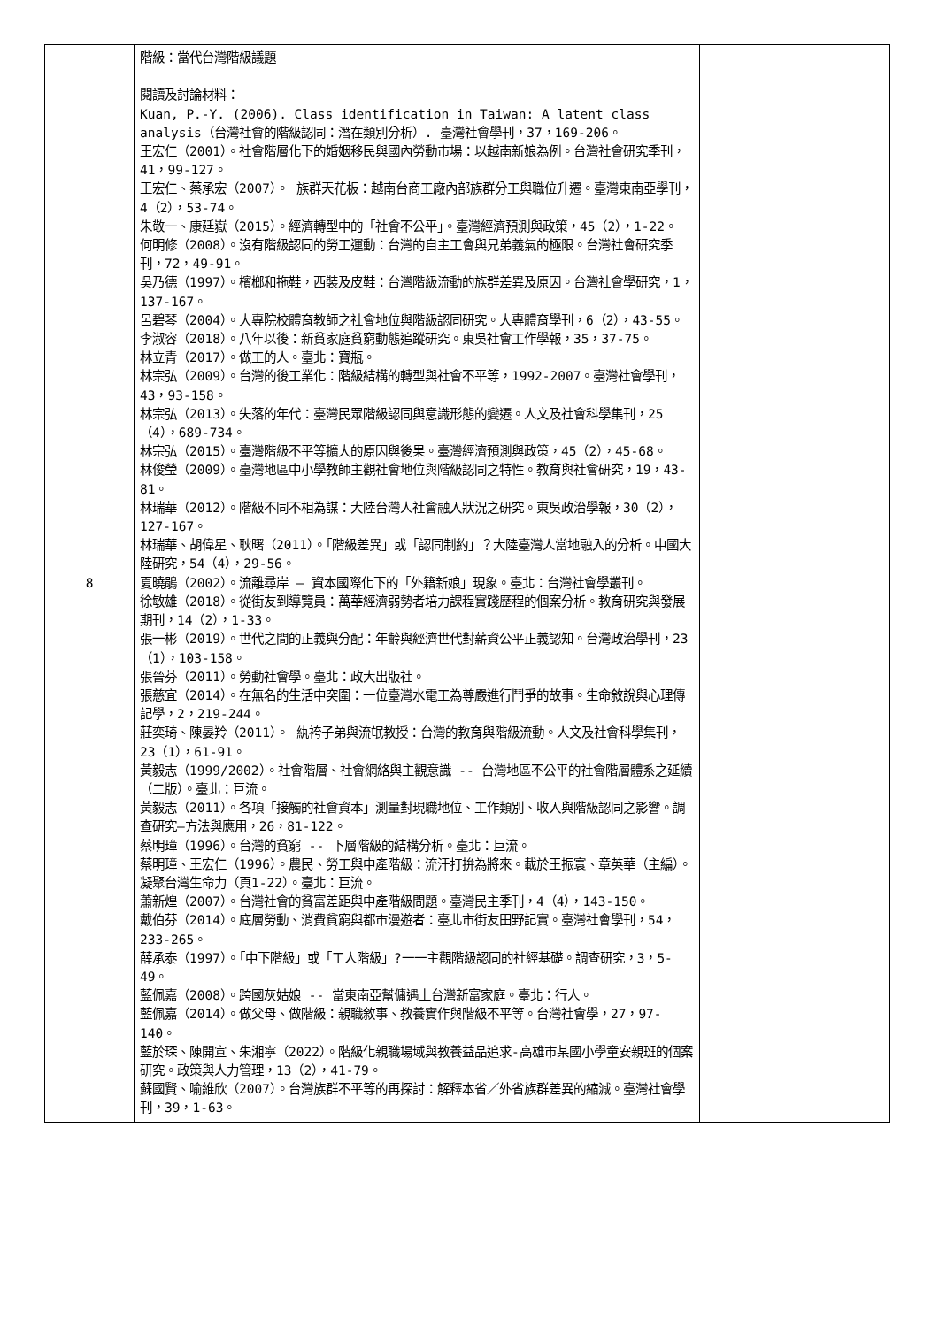| 8 | 階級：當代台灣階級議題 閱讀及討論材料： Kuan, P.-Y. (2006). Class identification in Taiwan: A latent class analysis（台灣社會的階級認同：潛在類別分析）. 臺灣社會學刊，37，169-206。 王宏仁（2001）。社會階層化下的婚姻移民與國內勞動市場：以越南新娘為例。台灣社會研究季刊，41，99-127。 王宏仁、蔡承宏（2007）。 族群天花板：越南台商工廠內部族群分工與職位升遷。臺灣東南亞學刊，4（2），53-74。 朱敬一、康廷嶽（2015）。經濟轉型中的「社會不公平」。臺灣經濟預測與政策，45（2），1-22。 何明修（2008）。沒有階級認同的勞工運動：台灣的自主工會與兄弟義氣的極限。台灣社會研究季刊，72，49-91。 吳乃德（1997）。檳榔和拖鞋，西裝及皮鞋：台灣階級流動的族群差異及原因。台灣社會學研究，1，137-167。 呂碧琴（2004）。大專院校體育教師之社會地位與階級認同研究。大專體育學刊，6（2），43-55。 李淑容（2018）。八年以後：新貧家庭貧窮動態追蹤研究。東吳社會工作學報，35，37-75。 林立青（2017）。做工的人。臺北：寶瓶。 林宗弘（2009）。台灣的後工業化：階級結構的轉型與社會不平等，1992-2007。臺灣社會學刊，43，93-158。 林宗弘（2013）。失落的年代：臺灣民眾階級認同與意識形態的變遷。人文及社會科學集刊，25（4），689-734。 林宗弘（2015）。臺灣階級不平等擴大的原因與後果。臺灣經濟預測與政策，45（2），45-68。 林俊瑩（2009）。臺灣地區中小學教師主觀社會地位與階級認同之特性。教育與社會研究，19，43-81。 林瑞華（2012）。階級不同不相為謀：大陸台灣人社會融入狀況之研究。東吳政治學報，30（2），127-167。 林瑞華、胡偉星、耿曙（2011）。「階級差異」或「認同制約」？大陸臺灣人當地融入的分析。中國大陸研究，54（4），29-56。 夏曉鵑（2002）。流離尋岸 – 資本國際化下的「外籍新娘」現象。臺北：台灣社會學叢刊。 徐敏雄（2018）。從街友到導覽員：萬華經濟弱勢者培力課程實踐歷程的個案分析。教育研究與發展期刊，14（2），1-33。 張一彬（2019）。世代之間的正義與分配：年齡與經濟世代對薪資公平正義認知。台灣政治學刊，23（1），103-158。 張晉芬（2011）。勞動社會學。臺北：政大出版社。 張慈宜（2014）。在無名的生活中突圍：一位臺灣水電工為尊嚴進行鬥爭的故事。生命敘說與心理傳記學，2，219-244。 莊奕琦、陳晏羚（2011）。 紈袴子弟與流氓教授：台灣的教育與階級流動。人文及社會科學集刊，23（1），61-91。 黃毅志（1999/2002）。社會階層、社會網絡與主觀意識 -- 台灣地區不公平的社會階層體系之延續（二版）。臺北：巨流。 黃毅志（2011）。各項「接觸的社會資本」測量對現職地位、工作類別、收入與階級認同之影響。調查研究—方法與應用，26，81-122。 蔡明璋（1996）。台灣的貧窮 -- 下層階級的結構分析。臺北：巨流。 蔡明璋、王宏仁（1996）。農民、勞工與中產階級：流汗打拚為將來。載於王振寰、章英華（主編）。凝聚台灣生命力（頁1-22）。臺北：巨流。 蕭新煌（2007）。台灣社會的貧富差距與中產階級問題。臺灣民主季刊，4（4），143-150。 戴伯芬（2014）。底層勞動、消費貧窮與都市漫遊者：臺北市街友田野記實。臺灣社會學刊，54，233-265。 薛承泰（1997）。「中下階級」或「工人階級」?一一主觀階級認同的社經基礎。調查研究，3，5-49。 藍佩嘉（2008）。跨國灰姑娘 -- 當東南亞幫傭遇上台灣新富家庭。臺北：行人。 藍佩嘉（2014）。做父母、做階級：親職敘事、教養實作與階級不平等。台灣社會學，27，97-140。 藍於琛、陳開宣、朱湘寧（2022）。階級化親職場域與教養益品追求-高雄市某國小學童安親班的個案研究。政策與人力管理，13（2），41-79。 蘇國賢、喻維欣（2007）。台灣族群不平等的再探討：解釋本省／外省族群差異的縮減。臺灣社會學刊，39，1-63。 | |